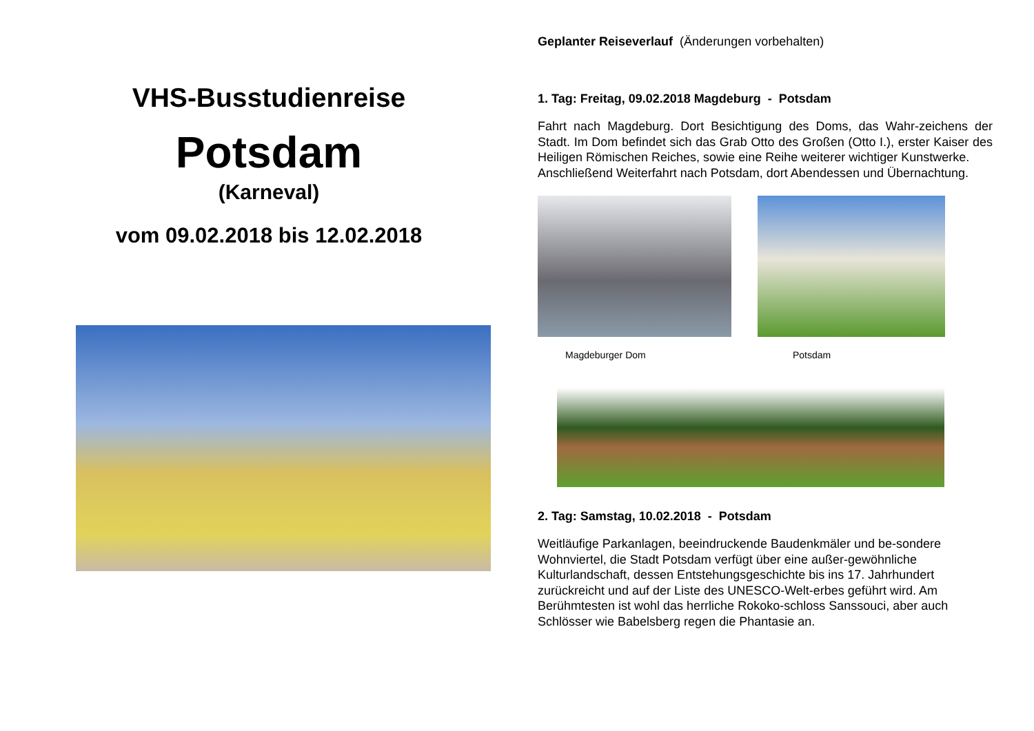VHS-Busstudienreise
Potsdam
(Karneval)
vom 09.02.2018 bis 12.02.2018
Geplanter Reiseverlauf (Änderungen vorbehalten)
1. Tag: Freitag, 09.02.2018 Magdeburg - Potsdam
Fahrt nach Magdeburg. Dort Besichtigung des Doms, das Wahr-zeichens der Stadt. Im Dom befindet sich das Grab Otto des Großen (Otto I.), erster Kaiser des Heiligen Römischen Reiches, sowie eine Reihe weiterer wichtiger Kunstwerke.
Anschließend Weiterfahrt nach Potsdam, dort Abendessen und Übernachtung.
Magdeburger Dom Potsdam
2. Tag: Samstag, 10.02.2018 - Potsdam
Weitläufige Parkanlagen, beeindruckende Baudenkmäler und be-sondere Wohnviertel, die Stadt Potsdam verfügt über eine außer-gewöhnliche Kulturlandschaft, dessen Entstehungsgeschichte bis ins 17. Jahrhundert zurückreicht und auf der Liste des UNESCO-Welt-erbes geführt wird. Am Berühmtesten ist wohl das herrliche Rokoko-schloss Sanssouci, aber auch Schlösser wie Babelsberg regen die Phantasie an.